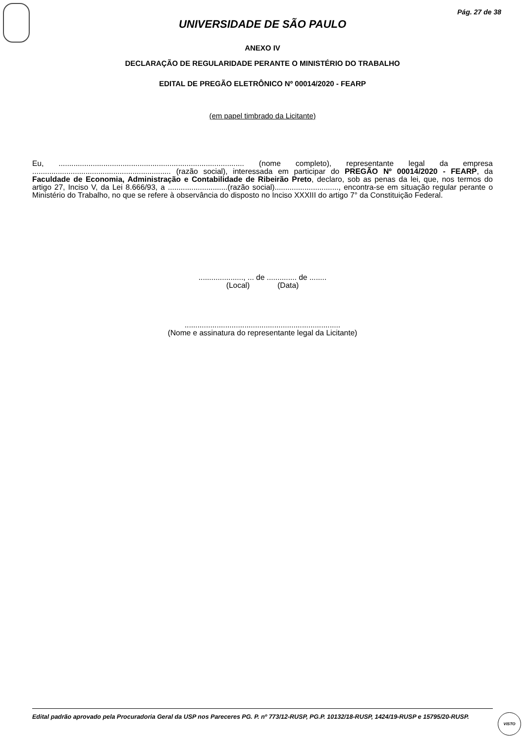Pág. 27 de 38
UNIVERSIDADE DE SÃO PAULO
ANEXO IV
DECLARAÇÃO DE REGULARIDADE PERANTE O MINISTÉRIO DO TRABALHO
EDITAL DE PREGÃO ELETRÔNICO Nº 00014/2020 - FEARP
(em papel timbrado da Licitante)
Eu, ....................................................................................... (nome completo), representante legal da empresa ................................................................. (razão social), interessada em participar do PREGÃO Nº 00014/2020 - FEARP, da Faculdade de Economia, Administração e Contabilidade de Ribeirão Preto, declaro, sob as penas da lei, que, nos termos do artigo 27, Inciso V, da Lei 8.666/93, a ............................(razão social).............................., encontra-se em situação regular perante o Ministério do Trabalho, no que se refere à observância do disposto no Inciso XXXIII do artigo 7° da Constituição Federal.
....................., ... de .............. de ........
(Local) (Data)
.........................................................................
(Nome e assinatura do representante legal da Licitante)
Edital padrão aprovado pela Procuradoria Geral da USP nos Pareceres PG. P. nº 773/12-RUSP, PG.P. 10132/18-RUSP, 1424/19-RUSP e 15795/20-RUSP.
VISTO